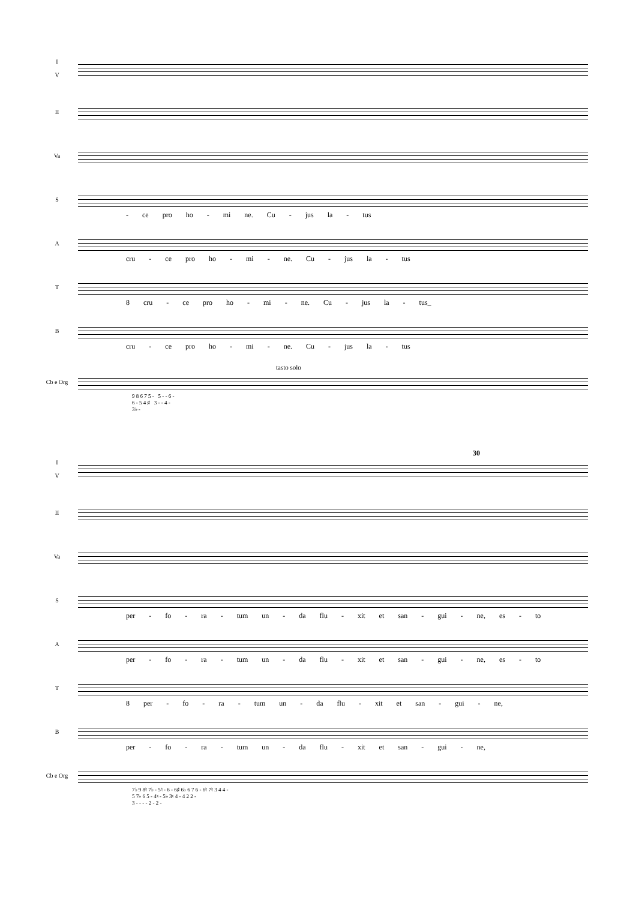I
V
II
Va
S
- ce pro ho - mi ne. Cu - jus la - tus
A
cru - ce pro ho - mi - ne. Cu - jus la - tus
T
8 cru - ce pro ho - mi - ne. Cu - jus la - tus_
B
cru - ce pro ho - mi - ne. Cu - jus la - tus
tasto solo
Cb e Org
9 8 6 7 5 - 5 - - 6 -
6 - 5 4 ♯ 3 - - 4 -
3♭ -
30
I
V
II
Va
S
per - fo - ra - tum un - da flu - xit et san - gui - ne, es - to
A
per - fo - ra - tum un - da flu - xit et san - gui - ne, es - to
T
8 per - fo - ra - tum un - da flu - xit et san - gui - ne,
B
per - fo - ra - tum un - da flu - xit et san - gui - ne,
Cb e Org
7♭ 9 8♮ 7♭ - 5♮ - 6 - 6♯ 6♭ 6 7 6 - 6♮ 7♮ 3 4 4 -
5 7♭ 6 5 - 4♮ - 5♭ 3♮ 4 - 4 2 2 -
3 - - - - 2 - 2 -